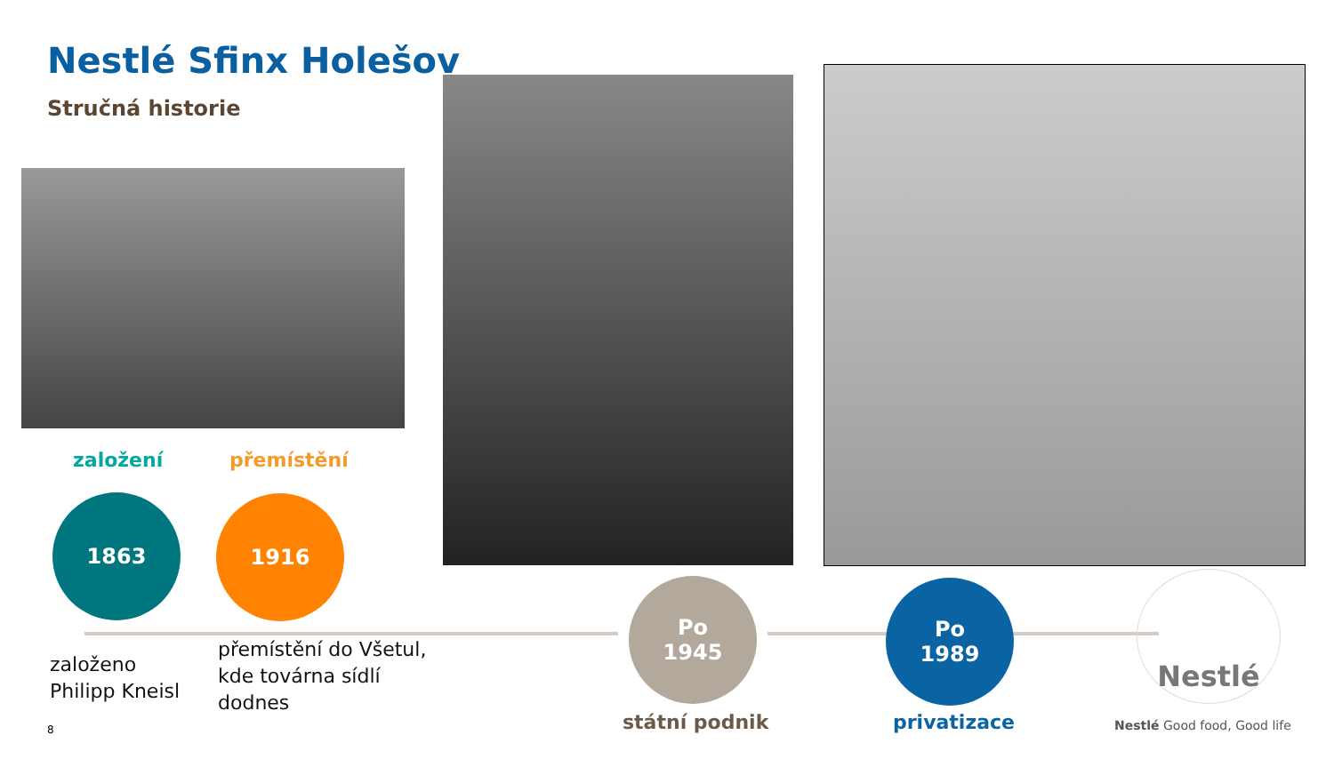Nestlé Sfinx Holešov
Stručná historie
založení přemístění
1863 1916
Po
1945
Po
1989
Nestlé
založeno
Philipp Kneisl
přemístění do Všetul,
kde továrna sídlí
dodnes
státní podnik privatizace
8 Nestlé Good food, Good life